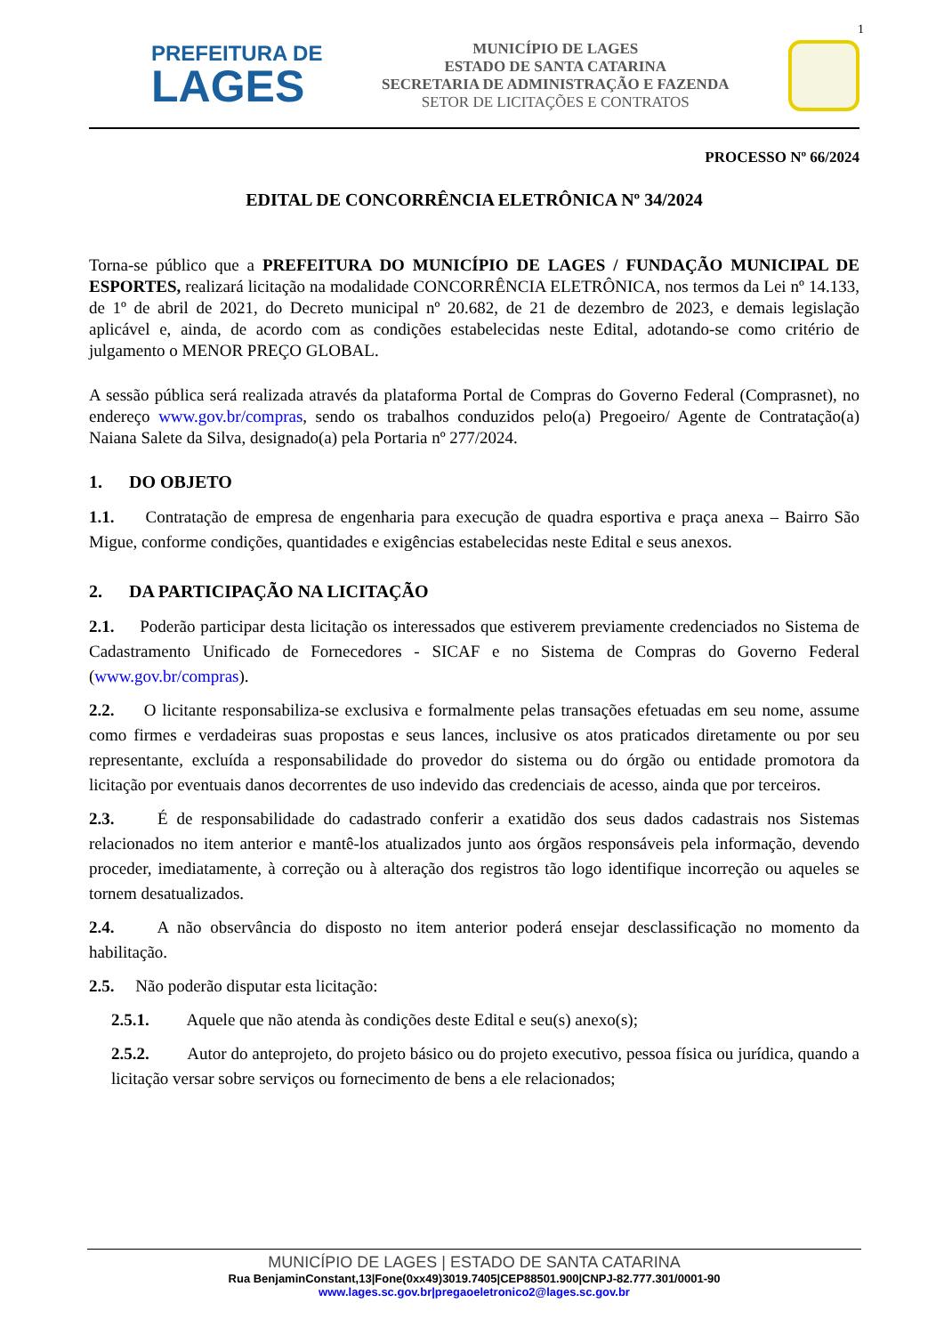1
PREFEITURA DE
LAGES
MUNICÍPIO DE LAGES
ESTADO DE SANTA CATARINA
SECRETARIA DE ADMINISTRAÇÃO E FAZENDA
SETOR DE LICITAÇÕES E CONTRATOS
PROCESSO Nº 66/2024
EDITAL DE CONCORRÊNCIA ELETRÔNICA Nº 34/2024
Torna-se público que a PREFEITURA DO MUNICÍPIO DE LAGES / FUNDAÇÃO MUNICIPAL DE ESPORTES, realizará licitação na modalidade CONCORRÊNCIA ELETRÔNICA, nos termos da Lei nº 14.133, de 1º de abril de 2021, do Decreto municipal nº 20.682, de 21 de dezembro de 2023, e demais legislação aplicável e, ainda, de acordo com as condições estabelecidas neste Edital, adotando-se como critério de julgamento o MENOR PREÇO GLOBAL.
A sessão pública será realizada através da plataforma Portal de Compras do Governo Federal (Comprasnet), no endereço www.gov.br/compras, sendo os trabalhos conduzidos pelo(a) Pregoeiro/ Agente de Contratação(a) Naiana Salete da Silva, designado(a) pela Portaria nº 277/2024.
1. DO OBJETO
1.1. Contratação de empresa de engenharia para execução de quadra esportiva e praça anexa – Bairro São Migue, conforme condições, quantidades e exigências estabelecidas neste Edital e seus anexos.
2. DA PARTICIPAÇÃO NA LICITAÇÃO
2.1. Poderão participar desta licitação os interessados que estiverem previamente credenciados no Sistema de Cadastramento Unificado de Fornecedores - SICAF e no Sistema de Compras do Governo Federal (www.gov.br/compras).
2.2. O licitante responsabiliza-se exclusiva e formalmente pelas transações efetuadas em seu nome, assume como firmes e verdadeiras suas propostas e seus lances, inclusive os atos praticados diretamente ou por seu representante, excluída a responsabilidade do provedor do sistema ou do órgão ou entidade promotora da licitação por eventuais danos decorrentes de uso indevido das credenciais de acesso, ainda que por terceiros.
2.3. É de responsabilidade do cadastrado conferir a exatidão dos seus dados cadastrais nos Sistemas relacionados no item anterior e mantê-los atualizados junto aos órgãos responsáveis pela informação, devendo proceder, imediatamente, à correção ou à alteração dos registros tão logo identifique incorreção ou aqueles se tornem desatualizados.
2.4. A não observância do disposto no item anterior poderá ensejar desclassificação no momento da habilitação.
2.5. Não poderão disputar esta licitação:
2.5.1. Aquele que não atenda às condições deste Edital e seu(s) anexo(s);
2.5.2. Autor do anteprojeto, do projeto básico ou do projeto executivo, pessoa física ou jurídica, quando a licitação versar sobre serviços ou fornecimento de bens a ele relacionados;
MUNICÍPIO DE LAGES | ESTADO DE SANTA CATARINA
Rua BenjaminConstant,13|Fone(0xx49)3019.7405|CEP88501.900|CNPJ-82.777.301/0001-90
www.lages.sc.gov.br|pregaoeletronico2@lages.sc.gov.br